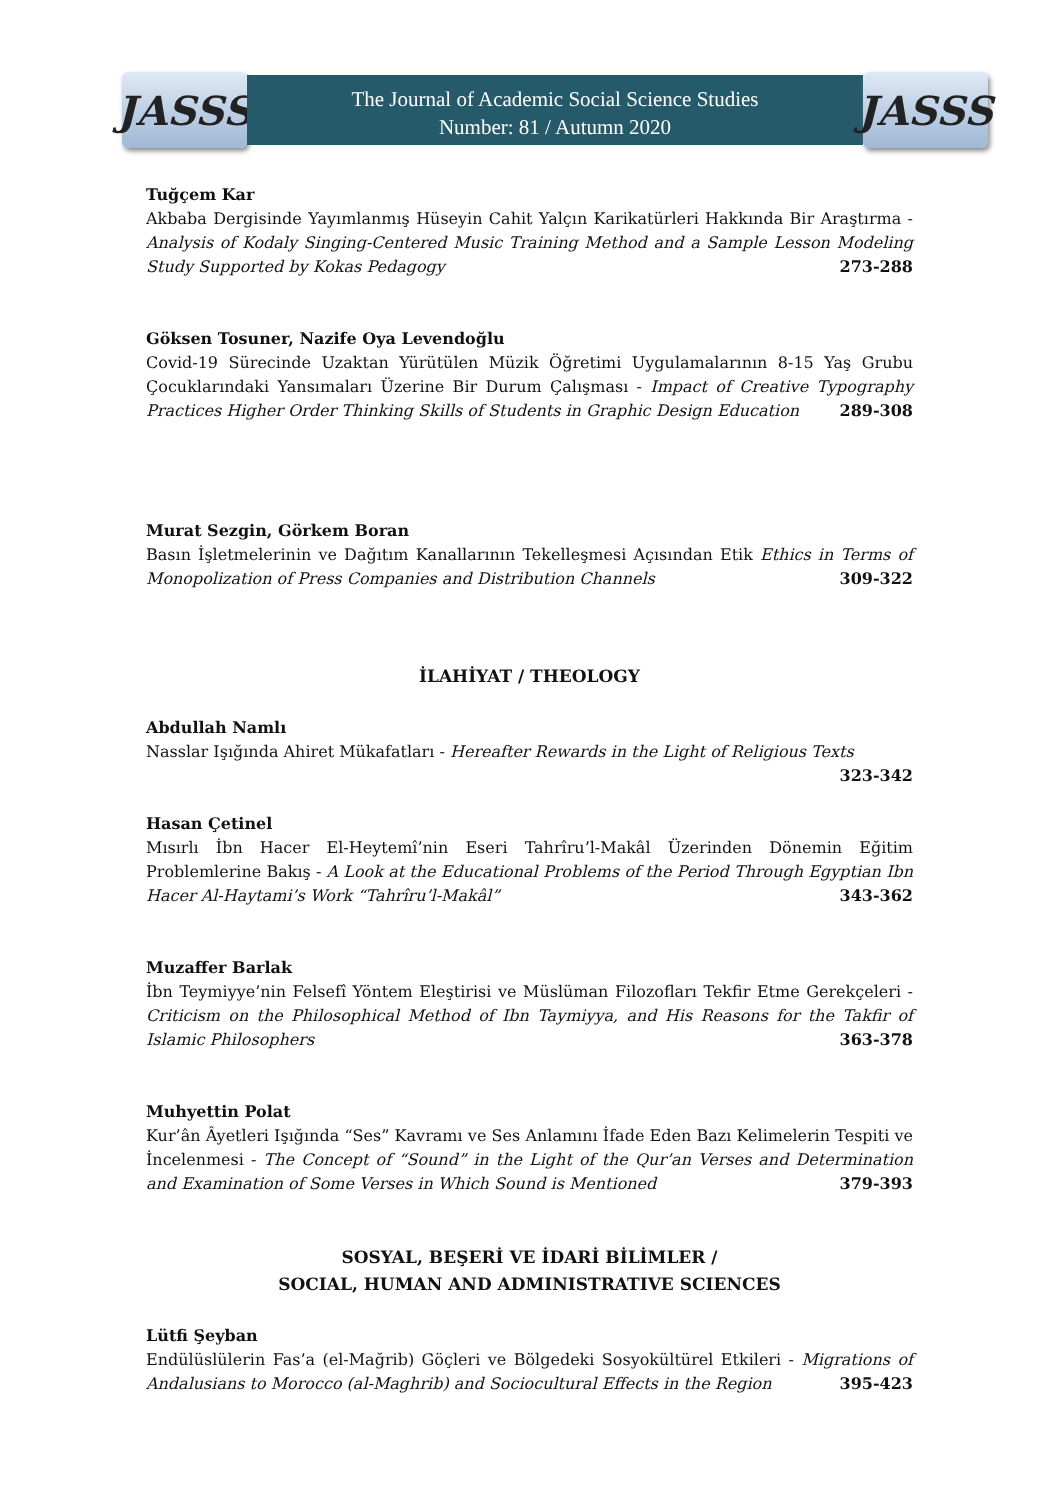JASSS
The Journal of Academic Social Science Studies
Number: 81 / Autumn 2020
JASSS
Tuğçem Kar
Akbaba Dergisinde Yayımlanmış Hüseyin Cahit Yalçın Karikatürleri Hakkında Bir Araştırma - Analysis of Kodaly Singing-Centered Music Training Method and a Sample Lesson Modeling Study Supported by Kokas Pedagogy 273-288
Göksen Tosuner, Nazife Oya Levendoğlu
Covid-19 Sürecinde Uzaktan Yürütülen Müzik Öğretimi Uygulamalarının 8-15 Yaş Grubu Çocuklarındaki Yansımaları Üzerine Bir Durum Çalışması - Impact of Creative Typography Practices Higher Order Thinking Skills of Students in Graphic Design Education 289-308
Murat Sezgin, Görkem Boran
Basın İşletmelerinin ve Dağıtım Kanallarının Tekelleşmesi Açısından Etik Ethics in Terms of Monopolization of Press Companies and Distribution Channels 309-322
İLAHİYAT / THEOLOGY
Abdullah Namlı
Nasslar Işığında Ahiret Mükafatları - Hereafter Rewards in the Light of Religious Texts 323-342
Hasan Çetinel
Mısırlı İbn Hacer El-Heytemî’nin Eseri Tahrîru’l-Makâl Üzerinden Dönemin Eğitim Problemlerine Bakış - A Look at the Educational Problems of the Period Through Egyptian Ibn Hacer Al-Haytami’s Work “Tahrîru’l-Makâl” 343-362
Muzaffer Barlak
İbn Teymiyye’nin Felsefî Yöntem Eleştirisi ve Müslüman Filozofları Tekfir Etme Gerekçeleri - Criticism on the Philosophical Method of Ibn Taymiyya, and His Reasons for the Takfir of Islamic Philosophers 363-378
Muhyettin Polat
Kur’ân Âyetleri Işığında “Ses” Kavramı ve Ses Anlamını İfade Eden Bazı Kelimelerin Tespiti ve İncelenmesi - The Concept of “Sound” in the Light of the Qur’an Verses and Determination and Examination of Some Verses in Which Sound is Mentioned 379-393
SOSYAL, BEŞERİ VE İDARİ BİLİMLER /
SOCIAL, HUMAN AND ADMINISTRATIVE SCIENCES
Lütfi Şeyban
Endülüslülerin Fas’a (el-Mağrib) Göçleri ve Bölgedeki Sosyokültürel Etkileri - Migrations of Andalusians to Morocco (al-Maghrib) and Sociocultural Effects in the Region 395-423